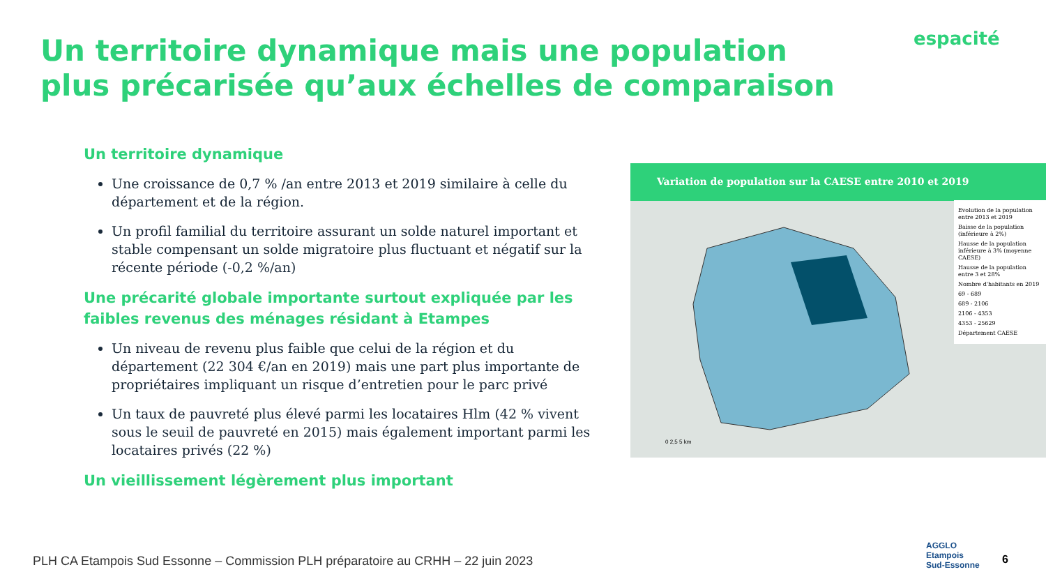Un territoire dynamique mais une population plus précarisée qu’aux échelles de comparaison
espacité
Un territoire dynamique
Une croissance de 0,7 % /an entre 2013 et 2019 similaire à celle du département et de la région.
Un profil familial du territoire assurant un solde naturel important et stable compensant un solde migratoire plus fluctuant et négatif sur la récente période (-0,2 %/an)
Une précarité globale importante surtout expliquée par les faibles revenus des ménages résidant à Etampes
Un niveau de revenu plus faible que celui de la région et du département (22 304 €/an en 2019) mais une part plus importante de propriétaires impliquant un risque d’entretien pour le parc privé
Un taux de pauvreté plus élevé parmi les locataires Hlm (42 % vivent sous le seuil de pauvreté en 2015) mais également important parmi les locataires privés (22 %)
Un vieillissement légèrement plus important
Variation de population sur la CAESE entre 2010 et 2019
0 2,5 5 km
Evolution de la population entre 2013 et 2019
Baisse de la population (inférieure à 2%)
Hausse de la population inférieure à 3% (moyenne CAESE)
Hausse de la population entre 3 et 28%
Nombre d'habitants en 2019
69 - 689
689 - 2106
2106 - 4353
4353 - 25629
Département CAESE
PLH CA Etampois Sud Essonne – Commission PLH préparatoire au CRHH – 22 juin 2023
AGGLO
Etampois
Sud-Essonne
6